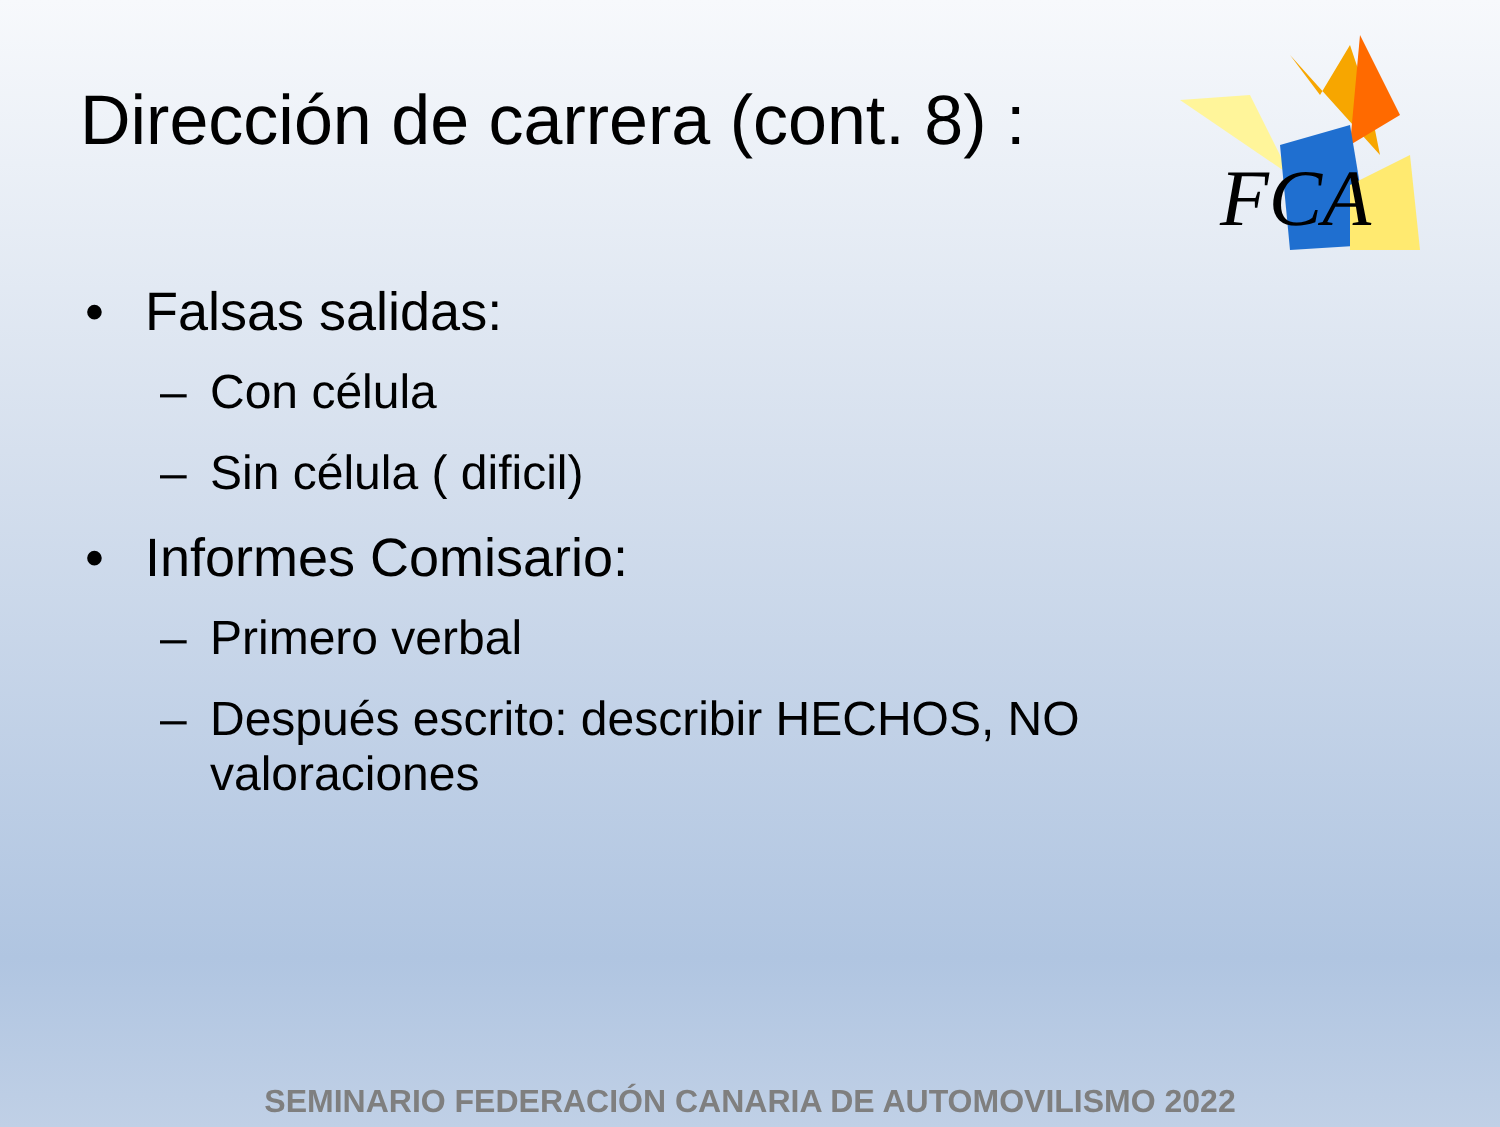Dirección de carrera (cont. 8) :
FCA
• Falsas salidas:
– Con célula
– Sin célula ( dificil)
• Informes Comisario:
– Primero verbal
– Después escrito: describir HECHOS, NO valoraciones
SEMINARIO FEDERACIÓN CANARIA DE AUTOMOVILISMO 2022